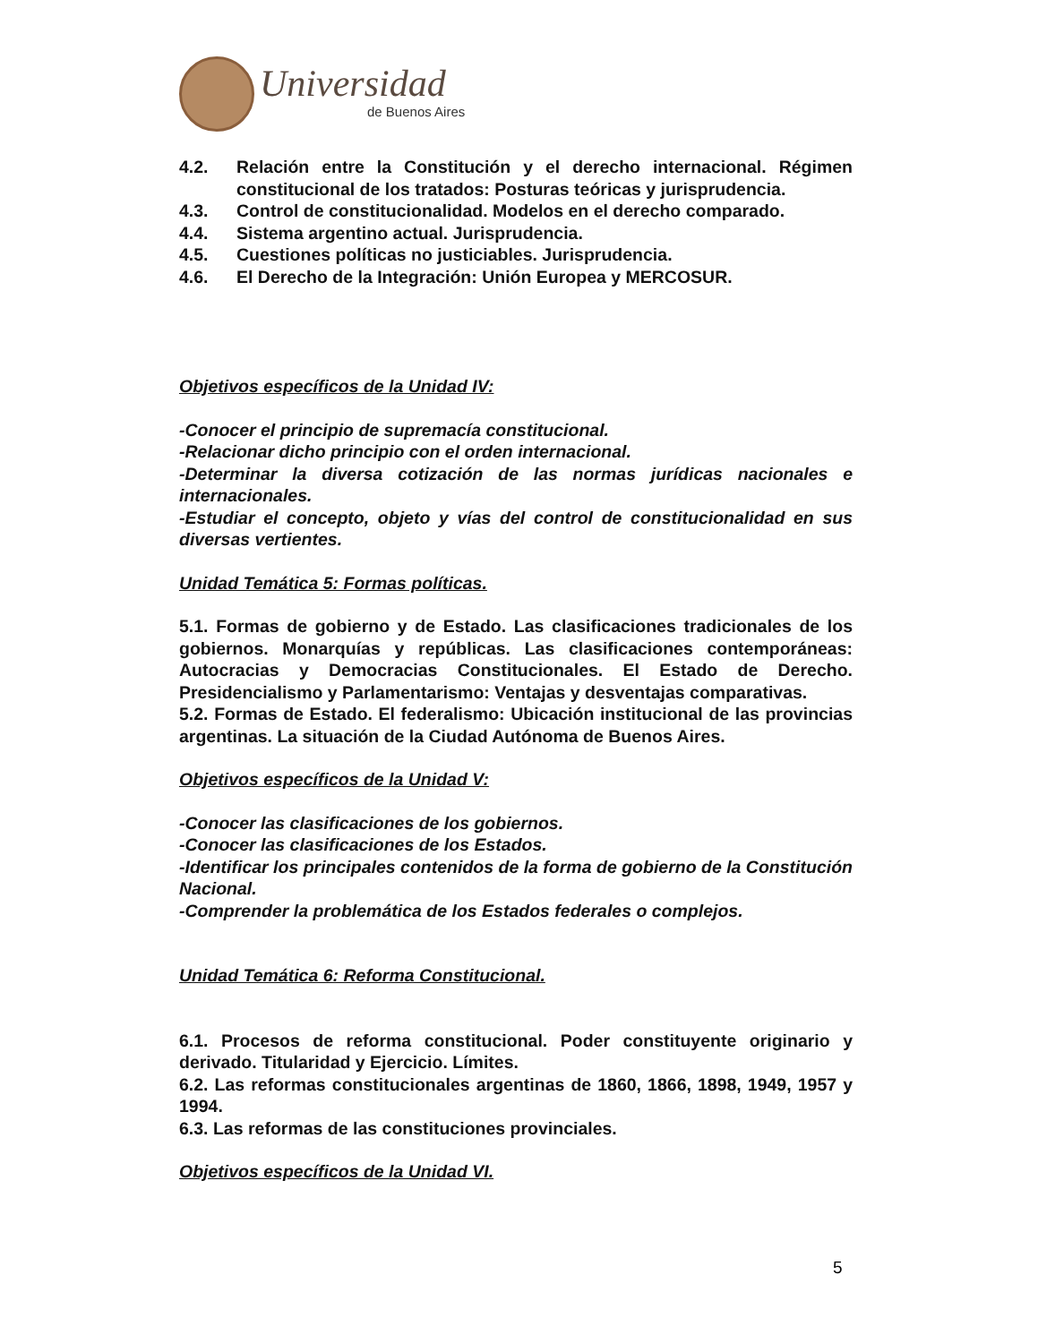Universidad
de Buenos Aires
4.2. Relación entre la Constitución y el derecho internacional. Régimen constitucional de los tratados: Posturas teóricas y jurisprudencia.
4.3. Control de constitucionalidad. Modelos en el derecho comparado.
4.4. Sistema argentino actual. Jurisprudencia.
4.5. Cuestiones políticas no justiciables. Jurisprudencia.
4.6. El Derecho de la Integración: Unión Europea y MERCOSUR.
Objetivos específicos de la Unidad IV:
-Conocer el principio de supremacía constitucional.
-Relacionar dicho principio con el orden internacional.
-Determinar la diversa cotización de las normas jurídicas nacionales e internacionales.
-Estudiar el concepto, objeto y vías del control de constitucionalidad en sus diversas vertientes.
Unidad Temática 5: Formas políticas.
5.1. Formas de gobierno y de Estado. Las clasificaciones tradicionales de los gobiernos. Monarquías y repúblicas. Las clasificaciones contemporáneas: Autocracias y Democracias Constitucionales. El Estado de Derecho. Presidencialismo y Parlamentarismo: Ventajas y desventajas comparativas.
5.2. Formas de Estado. El federalismo: Ubicación institucional de las provincias argentinas. La situación de la Ciudad Autónoma de Buenos Aires.
Objetivos específicos de la Unidad V:
-Conocer las clasificaciones de los gobiernos.
-Conocer las clasificaciones de los Estados.
-Identificar los principales contenidos de la forma de gobierno de la Constitución Nacional.
-Comprender la problemática de los Estados federales o complejos.
Unidad Temática 6: Reforma Constitucional.
6.1. Procesos de reforma constitucional. Poder constituyente originario y derivado. Titularidad y Ejercicio. Límites.
6.2. Las reformas constitucionales argentinas de 1860, 1866, 1898, 1949, 1957 y 1994.
6.3. Las reformas de las constituciones provinciales.
Objetivos específicos de la Unidad VI.
5